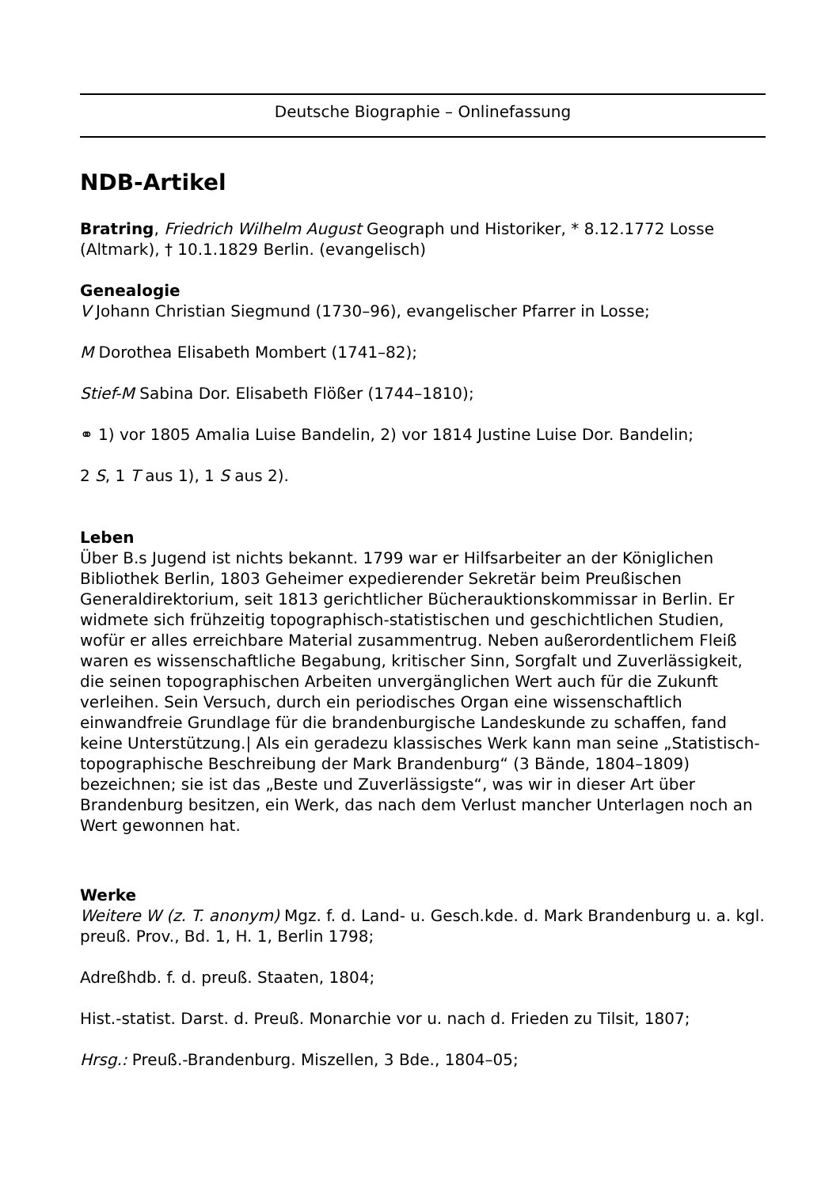Deutsche Biographie – Onlinefassung
NDB-Artikel
Bratring, Friedrich Wilhelm August Geograph und Historiker, * 8.12.1772 Losse (Altmark), † 10.1.1829 Berlin. (evangelisch)
Genealogie
V Johann Christian Siegmund (1730–96), evangelischer Pfarrer in Losse;
M Dorothea Elisabeth Mombert (1741–82);
Stief-M Sabina Dor. Elisabeth Flößer (1744–1810);
⚭ 1) vor 1805 Amalia Luise Bandelin, 2) vor 1814 Justine Luise Dor. Bandelin;
2 S, 1 T aus 1), 1 S aus 2).
Leben
Über B.s Jugend ist nichts bekannt. 1799 war er Hilfsarbeiter an der Königlichen Bibliothek Berlin, 1803 Geheimer expedierender Sekretär beim Preußischen Generaldirektorium, seit 1813 gerichtlicher Bücherauktionskommissar in Berlin. Er widmete sich frühzeitig topographisch-statistischen und geschichtlichen Studien, wofür er alles erreichbare Material zusammentrug. Neben außerordentlichem Fleiß waren es wissenschaftliche Begabung, kritischer Sinn, Sorgfalt und Zuverlässigkeit, die seinen topographischen Arbeiten unvergänglichen Wert auch für die Zukunft verleihen. Sein Versuch, durch ein periodisches Organ eine wissenschaftlich einwandfreie Grundlage für die brandenburgische Landeskunde zu schaffen, fand keine Unterstützung.| Als ein geradezu klassisches Werk kann man seine „Statistisch-topographische Beschreibung der Mark Brandenburg“ (3 Bände, 1804–1809) bezeichnen; sie ist das „Beste und Zuverlässigste“, was wir in dieser Art über Brandenburg besitzen, ein Werk, das nach dem Verlust mancher Unterlagen noch an Wert gewonnen hat.
Werke
Weitere W (z. T. anonym) Mgz. f. d. Land- u. Gesch.kde. d. Mark Brandenburg u. a. kgl. preuß. Prov., Bd. 1, H. 1, Berlin 1798;
Adreßhdb. f. d. preuß. Staaten, 1804;
Hist.-statist. Darst. d. Preuß. Monarchie vor u. nach d. Frieden zu Tilsit, 1807;
Hrsg.: Preuß.-Brandenburg. Miszellen, 3 Bde., 1804–05;